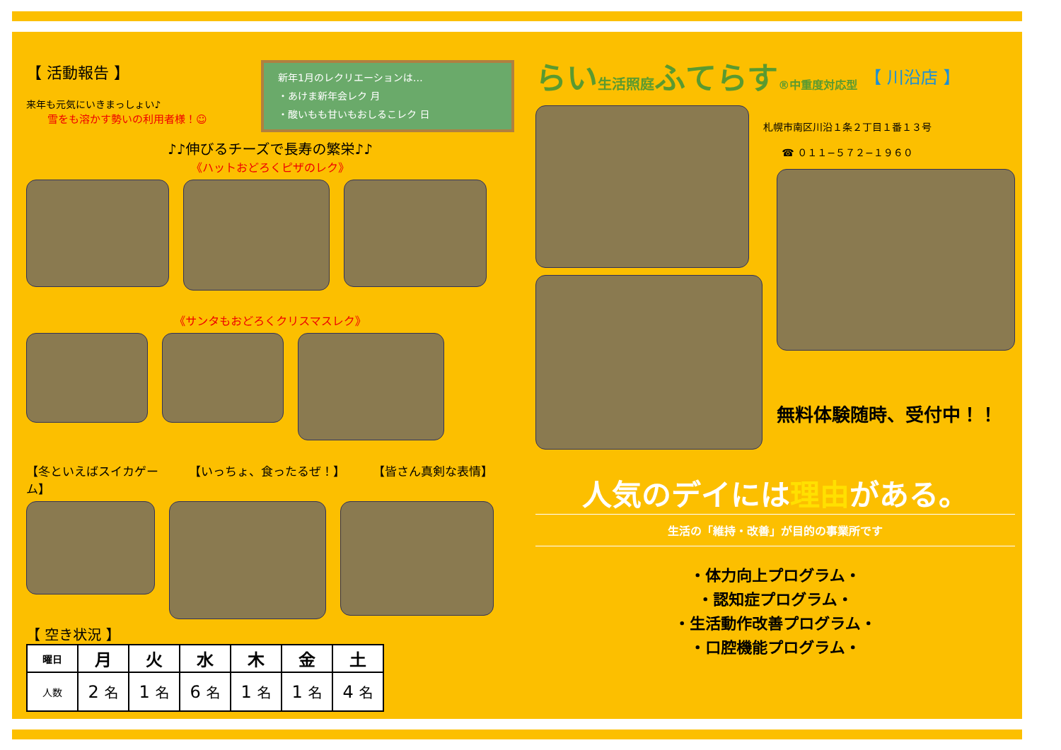【 活動報告 】
来年も元気にいきまっしょい♪
雪をも溶かす勢いの利用者様！☺
新年1月のレクリエーションは…
・あけま新年会レク 月
・酸いもも甘いもおしるこレク 日
♪♪伸びるチーズで長寿の繁栄♪♪
《ハットおどろくピザのレク》
《サンタもおどろくクリスマスレク》
【冬といえばスイカゲーム】
【いっちょ、食ったるぜ！】 【皆さん真剣な表情】
【 空き状況 】
| 曜日 | 月 | 火 | 水 | 木 | 金 | 土 |
| --- | --- | --- | --- | --- | --- | --- |
| 人数 | 2 名 | 1 名 | 6 名 | 1 名 | 1 名 | 4 名 |
らい生活照庭ふてらす®中重度対応型
【 川沿店 】
札幌市南区川沿１条２丁目１番１３号
☎ ０１１−５７２−１９６０
無料体験随時、受付中！！
人気のデイには理由がある。
生活の「維持・改善」が目的の事業所です
・体力向上プログラム・
・認知症プログラム・
・生活動作改善プログラム・
・口腔機能プログラム・